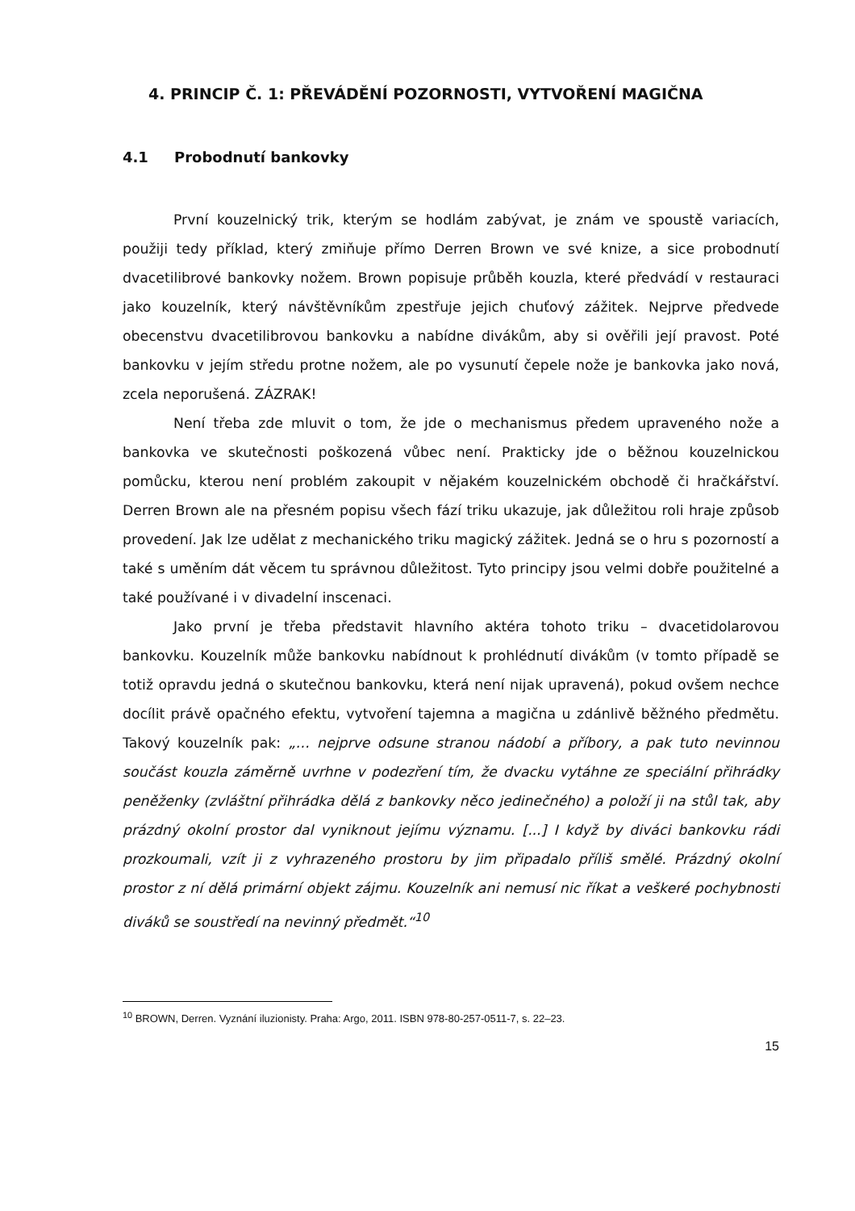4. PRINCIP Č. 1: PŘEVÁDĚNÍ POZORNOSTI, VYTVOŘENÍ MAGIČNA
4.1 Probodnutí bankovky
První kouzelnický trik, kterým se hodlám zabývat, je znám ve spoustě variacích, použiji tedy příklad, který zmiňuje přímo Derren Brown ve své knize, a sice probodnutí dvacetilibrové bankovky nožem. Brown popisuje průběh kouzla, které předvádí v restauraci jako kouzelník, který návštěvníkům zpestřuje jejich chuťový zážitek. Nejprve předvede obecenstvu dvacetilibrovou bankovku a nabídne divákům, aby si ověřili její pravost. Poté bankovku v jejím středu protne nožem, ale po vysunutí čepele nože je bankovka jako nová, zcela neporušená. ZÁZRAK!
Není třeba zde mluvit o tom, že jde o mechanismus předem upraveného nože a bankovka ve skutečnosti poškozená vůbec není. Prakticky jde o běžnou kouzelnickou pomůcku, kterou není problém zakoupit v nějakém kouzelnickém obchodě či hračkářství. Derren Brown ale na přesném popisu všech fází triku ukazuje, jak důležitou roli hraje způsob provedení. Jak lze udělat z mechanického triku magický zážitek. Jedná se o hru s pozorností a také s uměním dát věcem tu správnou důležitost. Tyto principy jsou velmi dobře použitelné a také používané i v divadelní inscenaci.
Jako první je třeba představit hlavního aktéra tohoto triku – dvacetidolarovou bankovku. Kouzelník může bankovku nabídnout k prohlédnutí divákům (v tomto případě se totiž opravdu jedná o skutečnou bankovku, která není nijak upravená), pokud ovšem nechce docílit právě opačného efektu, vytvoření tajemna a magična u zdánlivě běžného předmětu. Takový kouzelník pak: „… nejprve odsune stranou nádobí a příbory, a pak tuto nevinnou součást kouzla záměrně uvrhne v podezření tím, že dvacku vytáhne ze speciální přihrádky peněženky (zvláštní přihrádka dělá z bankovky něco jedinečného) a položí ji na stůl tak, aby prázdný okolní prostor dal vyniknout jejímu významu. [...] I když by diváci bankovku rádi prozkoumali, vzít ji z vyhrazeného prostoru by jim připadalo příliš smělé. Prázdný okolní prostor z ní dělá primární objekt zájmu. Kouzelník ani nemusí nic říkat a veškeré pochybnosti diváků se soustředí na nevinný předmět.“<sup>10</sup>
<sup>10</sup> BROWN, Derren. Vyznání iluzionisty. Praha: Argo, 2011. ISBN 978-80-257-0511-7, s. 22–23.
15